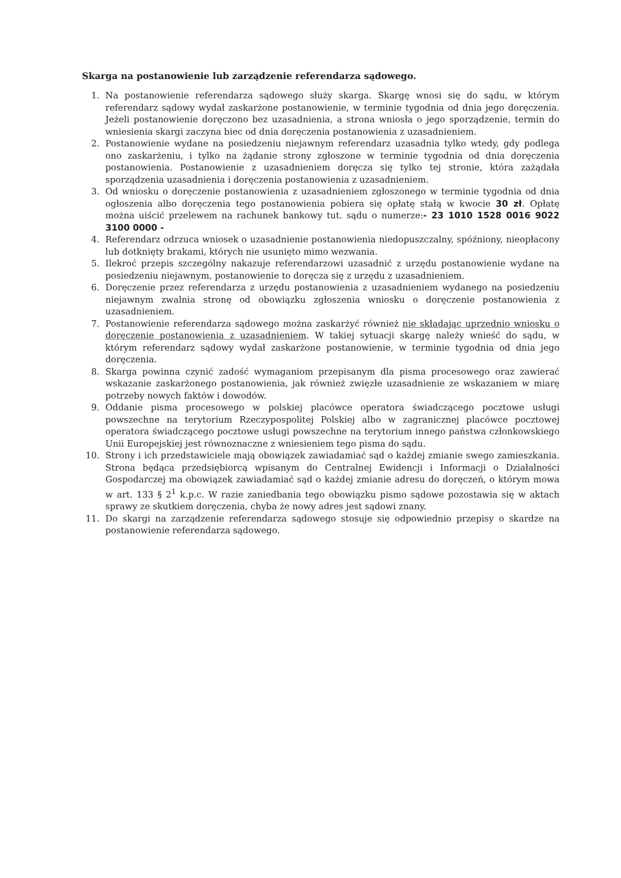Skarga na postanowienie lub zarządzenie referendarza sądowego.
1. Na postanowienie referendarza sądowego służy skarga. Skargę wnosi się do sądu, w którym referendarz sądowy wydał zaskarżone postanowienie, w terminie tygodnia od dnia jego doręczenia. Jeżeli postanowienie doręczono bez uzasadnienia, a strona wniosła o jego sporządzenie, termin do wniesienia skargi zaczyna biec od dnia doręczenia postanowienia z uzasadnieniem.
2. Postanowienie wydane na posiedzeniu niejawnym referendarz uzasadnia tylko wtedy, gdy podlega ono zaskarżeniu, i tylko na żądanie strony zgłoszone w terminie tygodnia od dnia doręczenia postanowienia. Postanowienie z uzasadnieniem doręcza się tylko tej stronie, która zażądała sporządzenia uzasadnienia i doręczenia postanowienia z uzasadnieniem.
3. Od wniosku o doręczenie postanowienia z uzasadnieniem zgłoszonego w terminie tygodnia od dnia ogłoszenia albo doręczenia tego postanowienia pobiera się opłatę stałą w kwocie 30 zł. Opłatę można uiścić przelewem na rachunek bankowy tut. sądu o numerze:- 23 1010 1528 0016 9022 3100 0000 -
4. Referendarz odrzuca wniosek o uzasadnienie postanowienia niedopuszczalny, spóźniony, nieopłacony lub dotknięty brakami, których nie usunięto mimo wezwania.
5. Ilekroć przepis szczególny nakazuje referendarzowi uzasadnić z urzędu postanowienie wydane na posiedzeniu niejawnym, postanowienie to doręcza się z urzędu z uzasadnieniem.
6. Doręczenie przez referendarza z urzędu postanowienia z uzasadnieniem wydanego na posiedzeniu niejawnym zwalnia stronę od obowiązku zgłoszenia wniosku o doręczenie postanowienia z uzasadnieniem.
7. Postanowienie referendarza sądowego można zaskarżyć również nie składając uprzednio wniosku o doręczenie postanowienia z uzasadnieniem. W takiej sytuacji skargę należy wnieść do sądu, w którym referendarz sądowy wydał zaskarżone postanowienie, w terminie tygodnia od dnia jego doręczenia.
8. Skarga powinna czynić zadość wymaganiom przepisanym dla pisma procesowego oraz zawierać wskazanie zaskarżonego postanowienia, jak również zwięzłe uzasadnienie ze wskazaniem w miarę potrzeby nowych faktów i dowodów.
9. Oddanie pisma procesowego w polskiej placówce operatora świadczącego pocztowe usługi powszechne na terytorium Rzeczypospolitej Polskiej albo w zagranicznej placówce pocztowej operatora świadczącego pocztowe usługi powszechne na terytorium innego państwa członkowskiego Unii Europejskiej jest równoznaczne z wniesieniem tego pisma do sądu.
10. Strony i ich przedstawiciele mają obowiązek zawiadamiać sąd o każdej zmianie swego zamieszkania. Strona będąca przedsiębiorcą wpisanym do Centralnej Ewidencji i Informacji o Działalności Gospodarczej ma obowiązek zawiadamiać sąd o każdej zmianie adresu do doręczeń, o którym mowa w art. 133 § 2<sup>1</sup> k.p.c. W razie zaniedbania tego obowiązku pismo sądowe pozostawia się w aktach sprawy ze skutkiem doręczenia, chyba że nowy adres jest sądowi znany.
11. Do skargi na zarządzenie referendarza sądowego stosuje się odpowiednio przepisy o skardze na postanowienie referendarza sądowego.